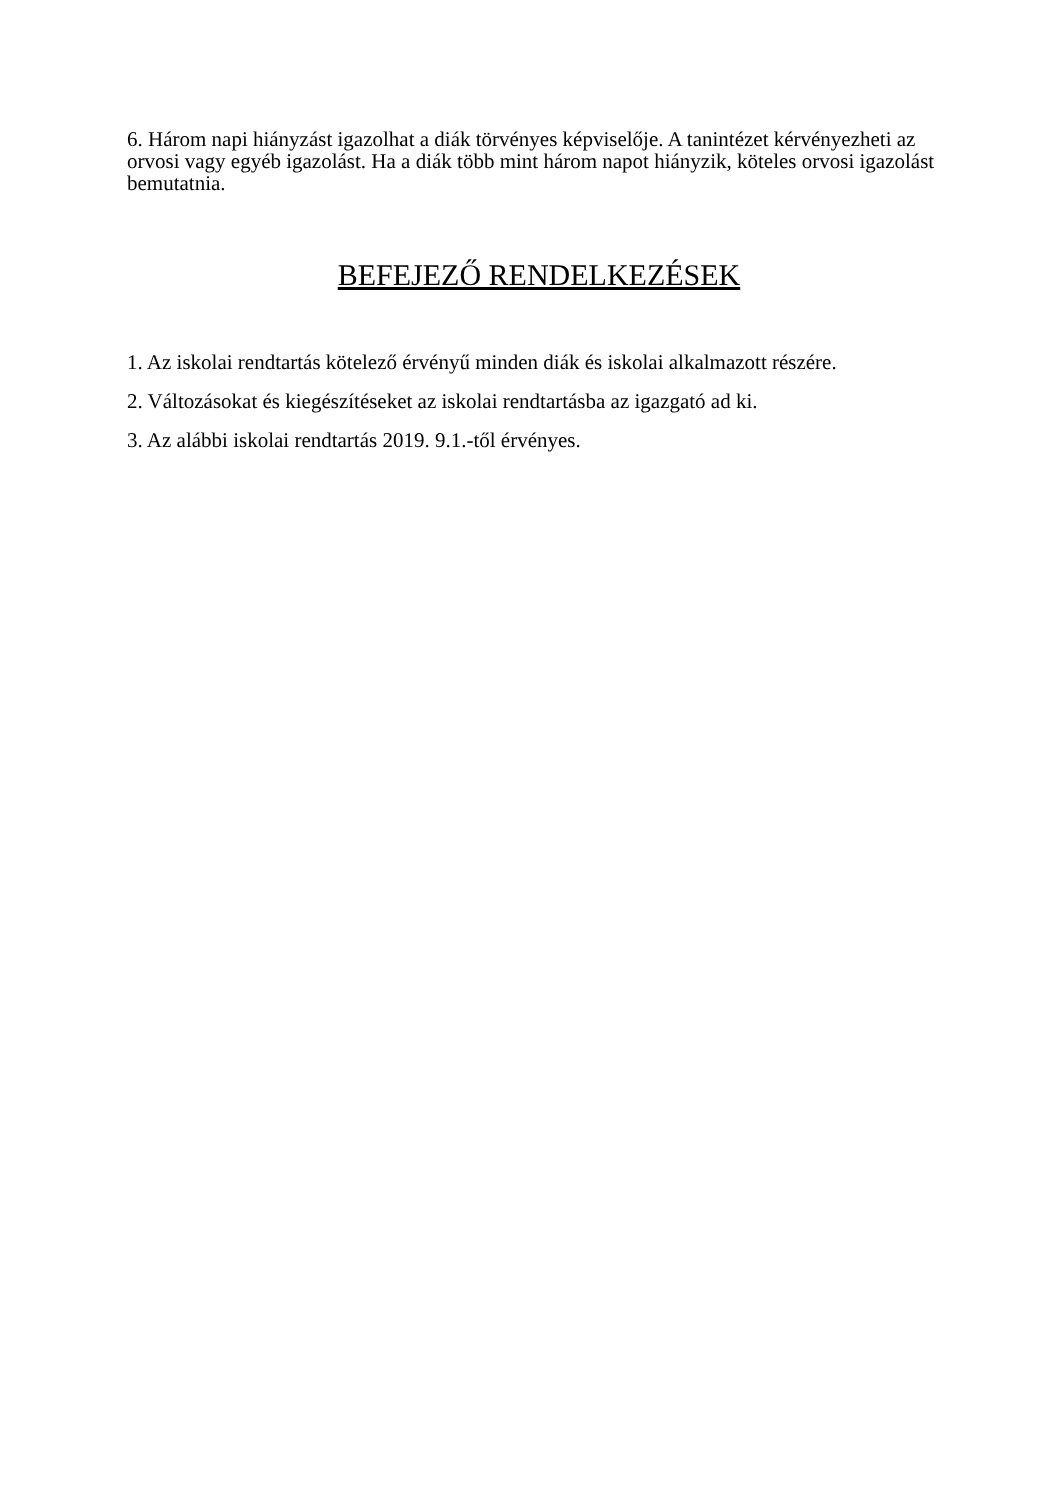6. Három napi hiányzást igazolhat a diák törvényes képviselője. A tanintézet kérvényezheti az orvosi vagy egyéb igazolást. Ha a diák több mint három napot hiányzik, köteles orvosi igazolást bemutatnia.
BEFEJEZŐ RENDELKEZÉSEK
1. Az iskolai rendtartás kötelező érvényű minden diák és iskolai alkalmazott részére.
2. Változásokat és kiegészítéseket az iskolai rendtartásba az igazgató ad ki.
3. Az alábbi iskolai rendtartás 2019. 9.1.-től érvényes.